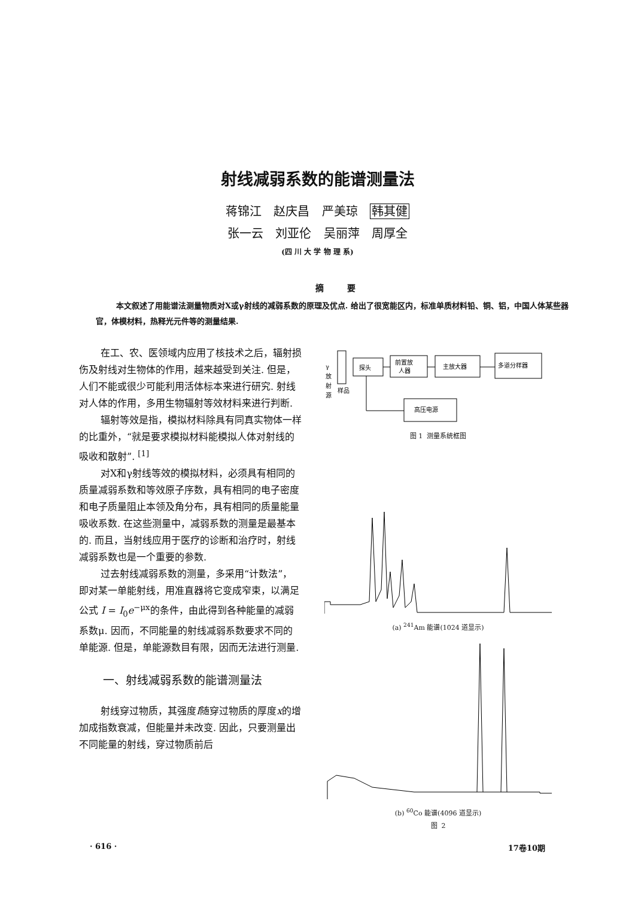射线减弱系数的能谱测量法
蒋锦江 赵庆昌 严美琼 韩其健
张一云 刘亚伦 吴丽萍 周厚全
(四 川 大 学 物 理 系)
摘 要
本文叙述了用能谱法测量物质对X或γ射线的减弱系数的原理及优点. 给出了很宽能区内，标准单质材料铅、铜、铝，中国人体某些器官，体模材料，热释光元件等的测量结果.
在工、农、医领域内应用了核技术之后，辐射损伤及射线对生物体的作用，越来越受到关注. 但是，人们不能或很少可能利用活体标本来进行研究. 射线对人体的作用，多用生物辐射等效材料来进行判断.
辐射等效是指，模拟材料除具有同真实物体一样的比重外，“就是要求模拟材料能模拟人体对射线的吸收和散射”. <sup>[1]</sup>
对X和γ射线等效的模拟材料，必须具有相同的质量减弱系数和等效原子序数，具有相同的电子密度和电子质量阻止本领及角分布，具有相同的质量能量吸收系数. 在这些测量中，减弱系数的测量是最基本的. 而且，当射线应用于医疗的诊断和治疗时，射线减弱系数也是一个重要的参数.
过去射线减弱系数的测量，多采用“计数法”，即对某一单能射线，用准直器将它变成窄束，以满足公式 I = I<sub>0</sub>e<sup>−μx</sup>的条件，由此得到各种能量的减弱系数μ. 因而，不同能量的射线减弱系数要求不同的单能源. 但是，单能源数目有限，因而无法进行测量.
一、射线减弱系数的能谱测量法
射线穿过物质，其强度I随穿过物质的厚度x的增加成指数衰减，但能量并未改变. 因此，只要测量出不同能量的射线，穿过物质前后
γ
放
射
源
样品
探头
前置放
人器
主放大器
多道分样器
高压电源
图 1 测量系统框图
(a) <sup>241</sup>Am 能谱(1024 道显示)
(b) <sup>60</sup>Co 能谱(4096 道显示)
图 2
· 616 · 17卷10期